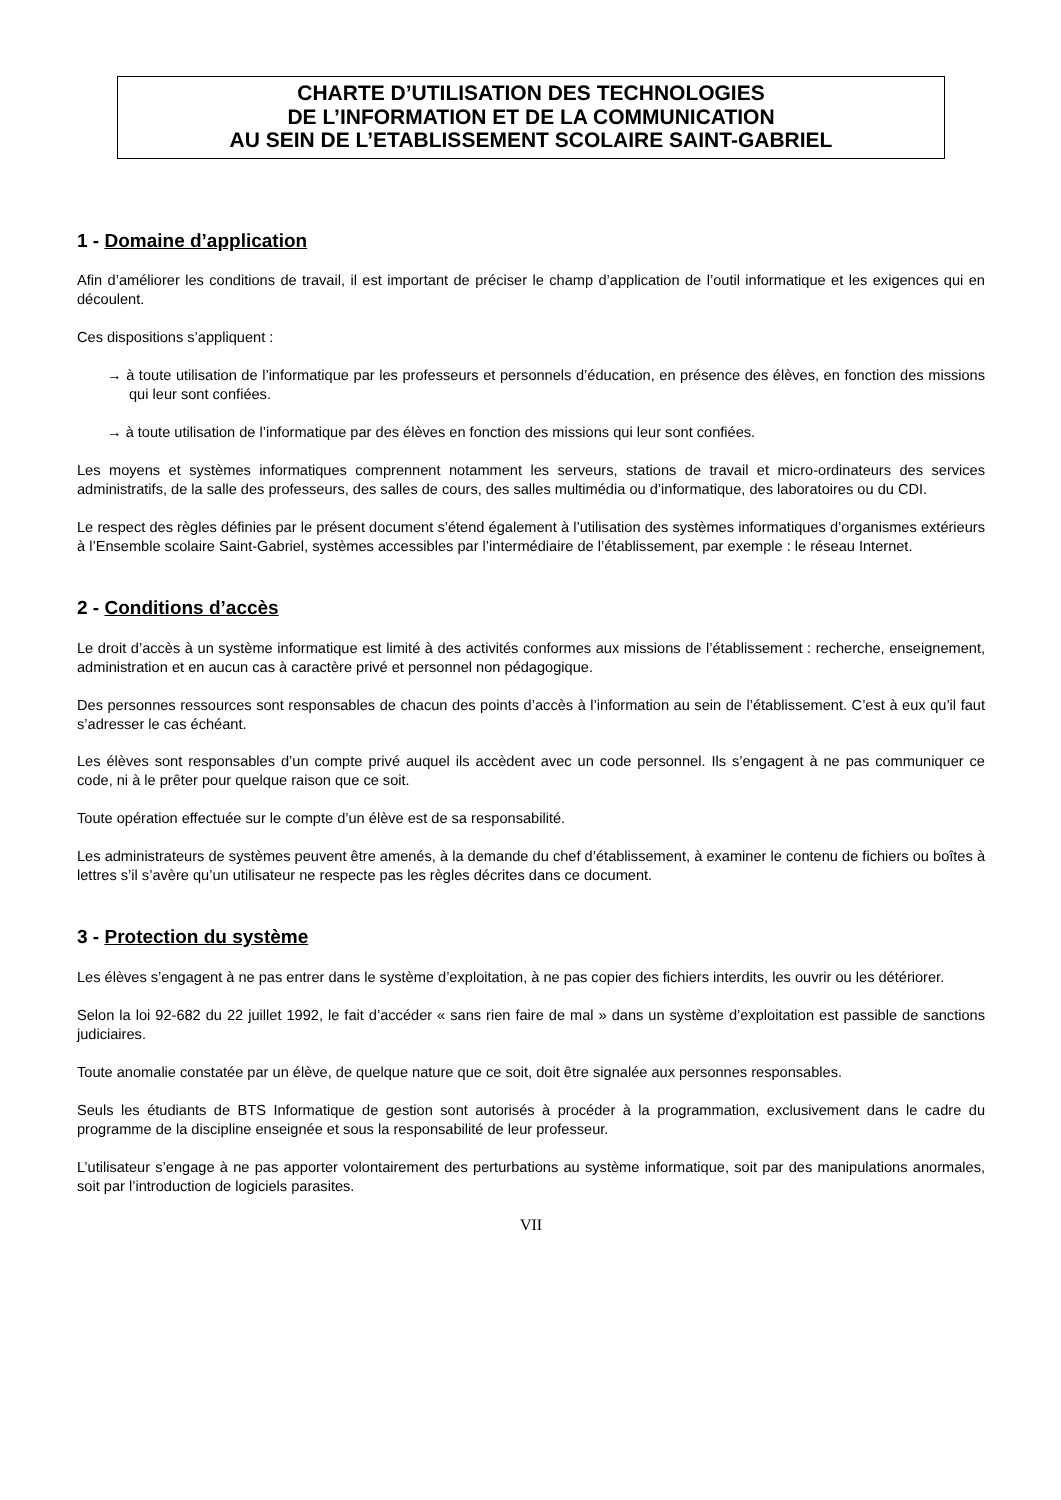CHARTE D’UTILISATION DES TECHNOLOGIES
DE L’INFORMATION ET DE LA COMMUNICATION
AU SEIN DE L’ETABLISSEMENT SCOLAIRE SAINT-GABRIEL
1 - Domaine d’application
Afin d’améliorer les conditions de travail, il est important de préciser le champ d’application de l’outil informatique et les exigences qui en découlent.
Ces dispositions s’appliquent :
→ à toute utilisation de l’informatique par les professeurs et personnels d’éducation, en présence des élèves, en fonction des missions qui leur sont confiées.
→ à toute utilisation de l’informatique par des élèves en fonction des missions qui leur sont confiées.
Les moyens et systèmes informatiques comprennent notamment les serveurs, stations de travail et micro-ordinateurs des services administratifs, de la salle des professeurs, des salles de cours, des salles multimédia ou d’informatique, des laboratoires ou du CDI.
Le respect des règles définies par le présent document s’étend également à l’utilisation des systèmes informatiques d’organismes extérieurs à l’Ensemble scolaire Saint-Gabriel, systèmes accessibles par l’intermédiaire de l’établissement, par exemple : le réseau Internet.
2 - Conditions d’accès
Le droit d’accès à un système informatique est limité à des activités conformes aux missions de l’établissement : recherche, enseignement, administration et en aucun cas à caractère privé et personnel non pédagogique.
Des personnes ressources sont responsables de chacun des points d’accès à l’information au sein de l’établissement. C’est à eux qu’il faut s’adresser le cas échéant.
Les élèves sont responsables d’un compte privé auquel ils accèdent avec un code personnel. Ils s’engagent à ne pas communiquer ce code, ni à le prêter pour quelque raison que ce soit.
Toute opération effectuée sur le compte d’un élève est de sa responsabilité.
Les administrateurs de systèmes peuvent être amenés, à la demande du chef d’établissement, à examiner le contenu de fichiers ou boîtes à lettres s’il s’avère qu’un utilisateur ne respecte pas les règles décrites dans ce document.
3 - Protection du système
Les élèves s’engagent à ne pas entrer dans le système d’exploitation, à ne pas copier des fichiers interdits, les ouvrir ou les détériorer.
Selon la loi 92-682 du 22 juillet 1992, le fait d’accéder « sans rien faire de mal » dans un système d’exploitation est passible de sanctions judiciaires.
Toute anomalie constatée par un élève, de quelque nature que ce soit, doit être signalée aux personnes responsables.
Seuls les étudiants de BTS Informatique de gestion sont autorisés à procéder à la programmation, exclusivement dans le cadre du programme de la discipline enseignée et sous la responsabilité de leur professeur.
L’utilisateur s’engage à ne pas apporter volontairement des perturbations au système informatique, soit par des manipulations anormales, soit par l’introduction de logiciels parasites.
VII